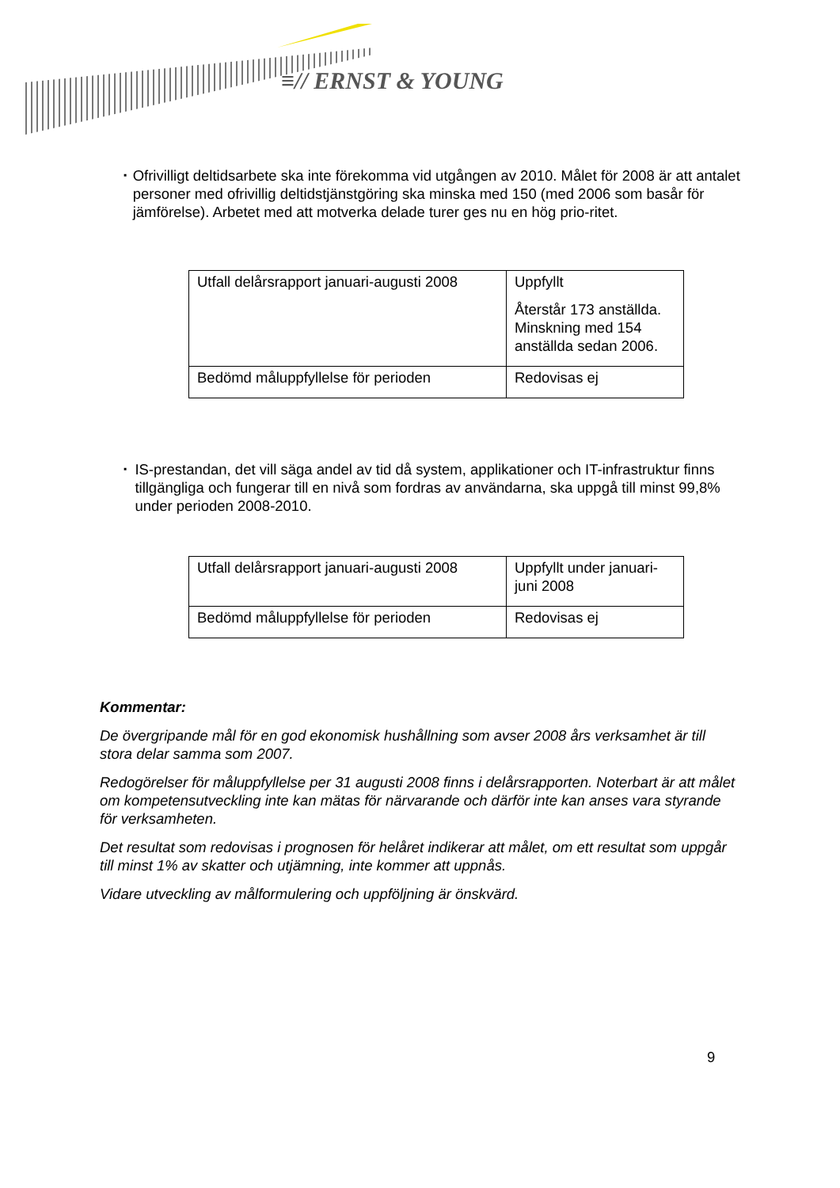≡// ERNST & YOUNG
▪
Ofrivilligt deltidsarbete ska inte förekomma vid utgången av 2010. Målet för 2008 är att antalet personer med ofrivillig deltidstjänstgöring ska minska med 150 (med 2006 som basår för jämförelse). Arbetet med att motverka delade turer ges nu en hög prio-ritet.
| Utfall delårsrapport januari-augusti 2008 | Uppfyllt Återstår 173 anställda. Minskning med 154 anställda sedan 2006. |
| Bedömd måluppfyllelse för perioden | Redovisas ej |
▪
IS-prestandan, det vill säga andel av tid då system, applikationer och IT-infrastruktur finns tillgängliga och fungerar till en nivå som fordras av användarna, ska uppgå till minst 99,8% under perioden 2008-2010.
| Utfall delårsrapport januari-augusti 2008 | Uppfyllt under januari-juni 2008 |
| Bedömd måluppfyllelse för perioden | Redovisas ej |
Kommentar:
De övergripande mål för en god ekonomisk hushållning som avser 2008 års verksamhet är till stora delar samma som 2007.
Redogörelser för måluppfyllelse per 31 augusti 2008 finns i delårsrapporten. Noterbart är att målet om kompetensutveckling inte kan mätas för närvarande och därför inte kan anses vara styrande för verksamheten.
Det resultat som redovisas i prognosen för helåret indikerar att målet, om ett resultat som uppgår till minst 1% av skatter och utjämning, inte kommer att uppnås.
Vidare utveckling av målformulering och uppföljning är önskvärd.
9